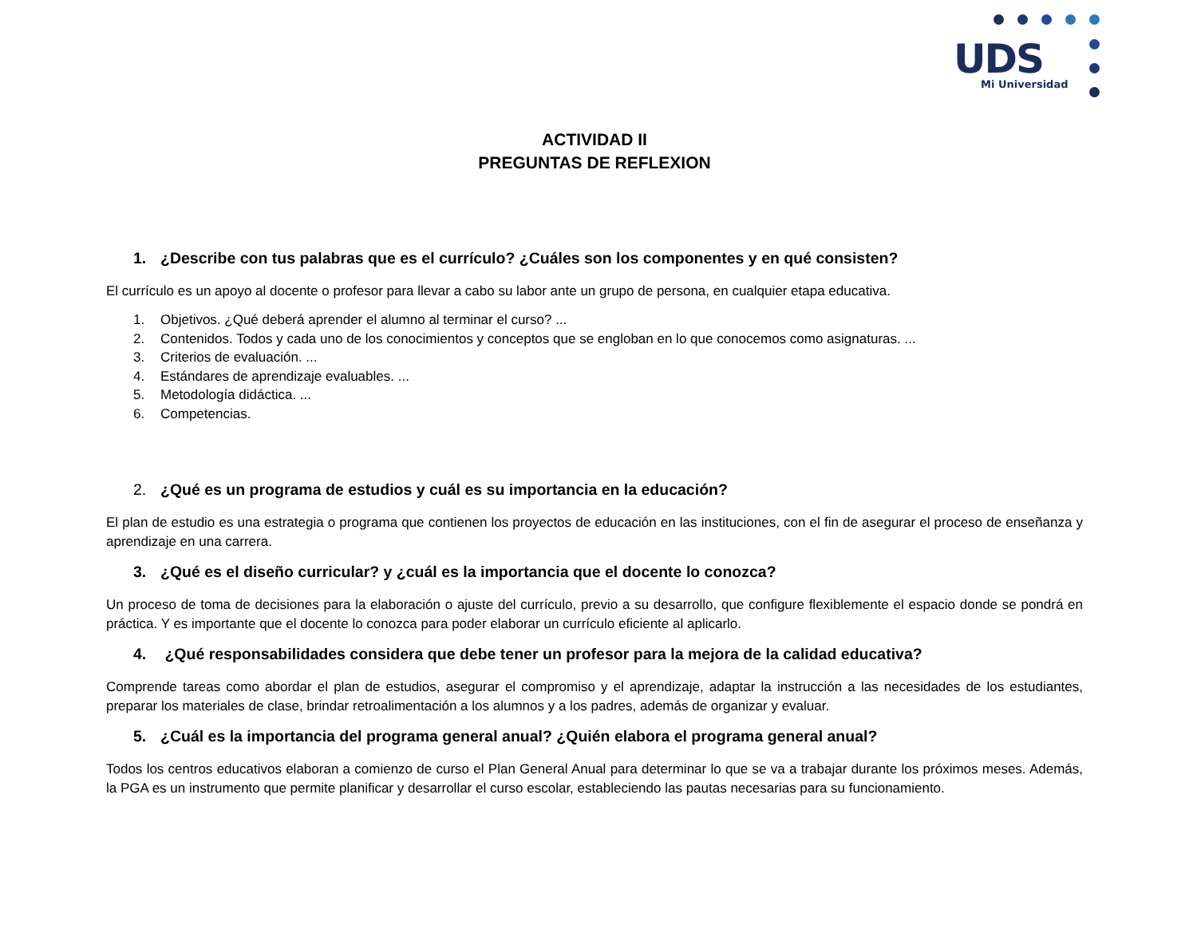UDS
Mi Universidad
ACTIVIDAD II
PREGUNTAS DE REFLEXION
1. ¿Describe con tus palabras que es el currículo? ¿Cuáles son los componentes y en qué consisten?
El currículo es un apoyo al docente o profesor para llevar a cabo su labor ante un grupo de persona, en cualquier etapa educativa.
1. Objetivos. ¿Qué deberá aprender el alumno al terminar el curso? ...
2. Contenidos. Todos y cada uno de los conocimientos y conceptos que se engloban en lo que conocemos como asignaturas. ...
3. Criterios de evaluación. ...
4. Estándares de aprendizaje evaluables. ...
5. Metodología didáctica. ...
6. Competencias.
2. ¿Qué es un programa de estudios y cuál es su importancia en la educación?
El plan de estudio es una estrategia o programa que contienen los proyectos de educación en las instituciones, con el fin de asegurar el proceso de enseñanza y aprendizaje en una carrera.
3. ¿Qué es el diseño curricular? y ¿cuál es la importancia que el docente lo conozca?
Un proceso de toma de decisiones para la elaboración o ajuste del currículo, previo a su desarrollo, que configure flexiblemente el espacio donde se pondrá en práctica. Y es importante que el docente lo conozca para poder elaborar un currículo eficiente al aplicarlo.
4. ¿Qué responsabilidades considera que debe tener un profesor para la mejora de la calidad educativa?
Comprende tareas como abordar el plan de estudios, asegurar el compromiso y el aprendizaje, adaptar la instrucción a las necesidades de los estudiantes, preparar los materiales de clase, brindar retroalimentación a los alumnos y a los padres, además de organizar y evaluar.
5. ¿Cuál es la importancia del programa general anual? ¿Quién elabora el programa general anual?
Todos los centros educativos elaboran a comienzo de curso el Plan General Anual para determinar lo que se va a trabajar durante los próximos meses. Además, la PGA es un instrumento que permite planificar y desarrollar el curso escolar, estableciendo las pautas necesarias para su funcionamiento.